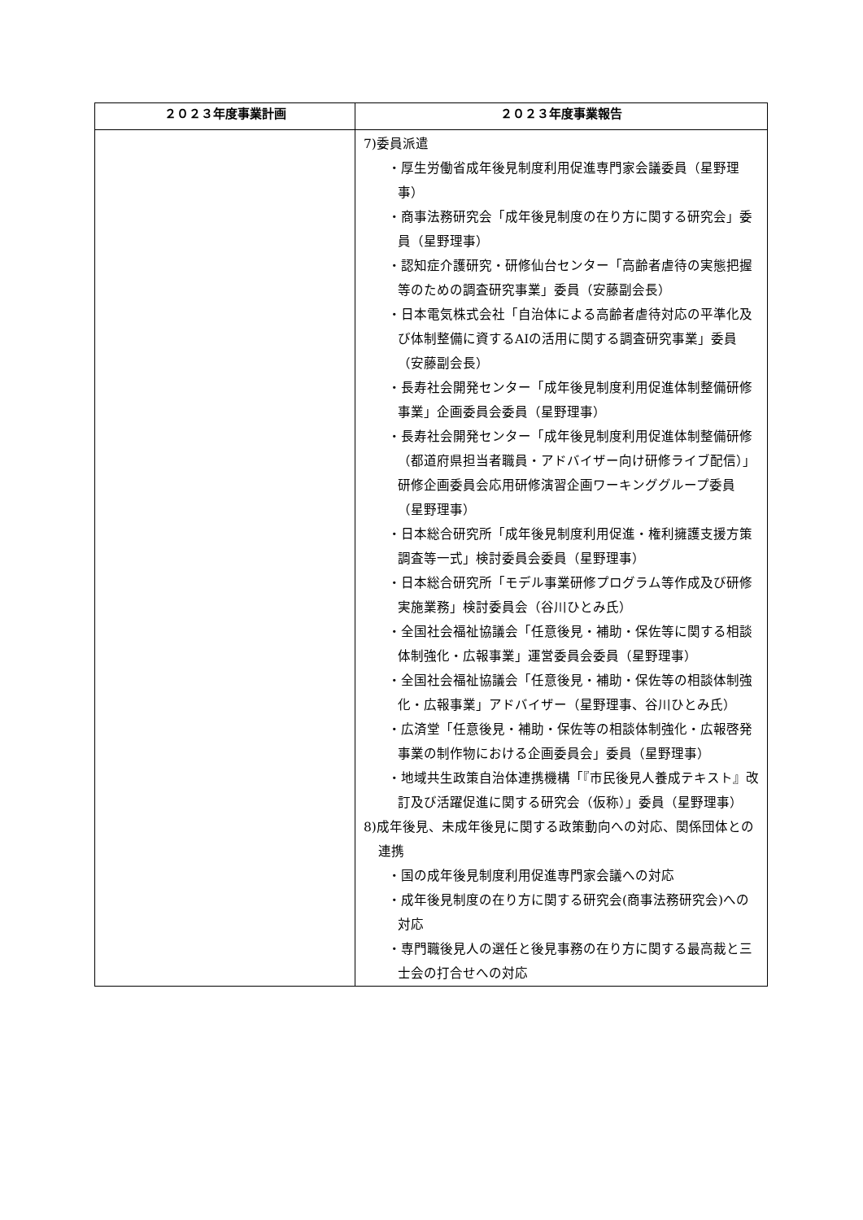| ２０２３年度事業計画 | ２０２３年度事業報告 |
| --- | --- |
| | 7)委員派遣 ・厚生労働省成年後見制度利用促進専門家会議委員（星野理事） ・商事法務研究会「成年後見制度の在り方に関する研究会」委員（星野理事） ・認知症介護研究・研修仙台センター「高齢者虐待の実態把握等のための調査研究事業」委員（安藤副会長） ・日本電気株式会社「自治体による高齢者虐待対応の平準化及び体制整備に資するAIの活用に関する調査研究事業」委員（安藤副会長） ・長寿社会開発センター「成年後見制度利用促進体制整備研修事業」企画委員会委員（星野理事） ・長寿社会開発センター「成年後見制度利用促進体制整備研修（都道府県担当者職員・アドバイザー向け研修ライブ配信）」研修企画委員会応用研修演習企画ワーキンググループ委員（星野理事） ・日本総合研究所「成年後見制度利用促進・権利擁護支援方策調査等一式」検討委員会委員（星野理事） ・日本総合研究所「モデル事業研修プログラム等作成及び研修実施業務」検討委員会（谷川ひとみ氏） ・全国社会福祉協議会「任意後見・補助・保佐等に関する相談体制強化・広報事業」運営委員会委員（星野理事） ・全国社会福祉協議会「任意後見・補助・保佐等の相談体制強化・広報事業」アドバイザー（星野理事、谷川ひとみ氏） ・広済堂「任意後見・補助・保佐等の相談体制強化・広報啓発事業の制作物における企画委員会」委員（星野理事） ・地域共生政策自治体連携機構「『市民後見人養成テキスト』改訂及び活躍促進に関する研究会（仮称）」委員（星野理事） 8)成年後見、未成年後見に関する政策動向への対応、関係団体との連携 ・国の成年後見制度利用促進専門家会議への対応 ・成年後見制度の在り方に関する研究会(商事法務研究会)への対応 ・専門職後見人の選任と後見事務の在り方に関する最高裁と三士会の打合せへの対応 |